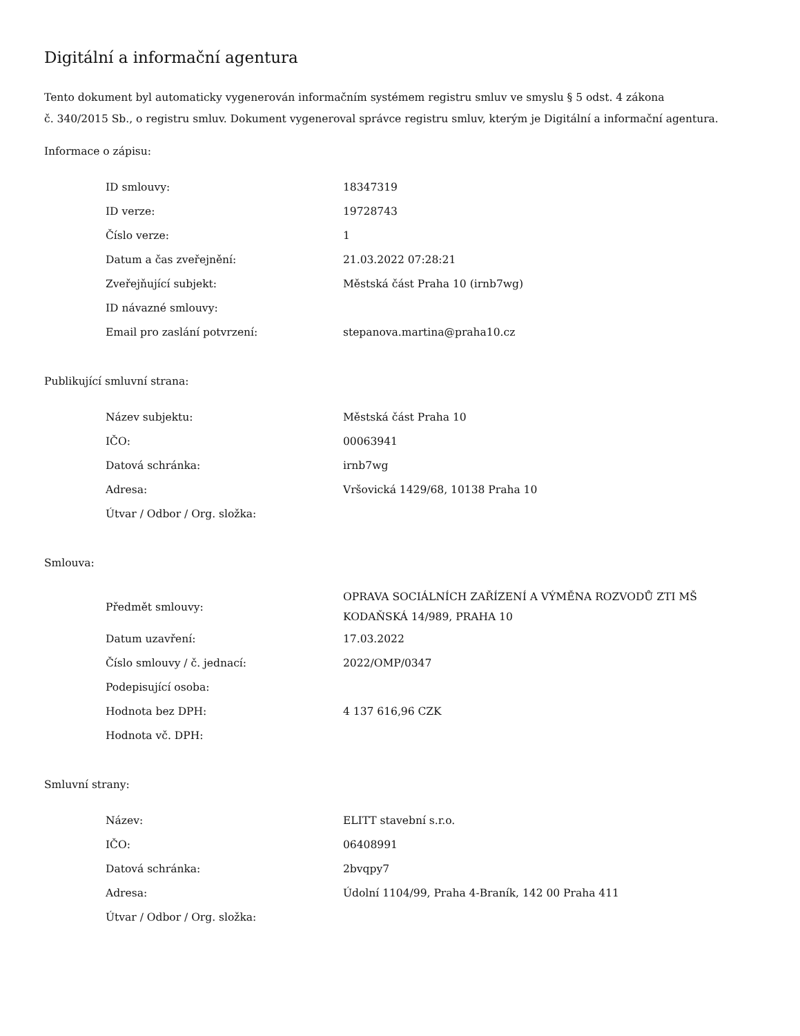Digitální a informační agentura
Tento dokument byl automaticky vygenerován informačním systémem registru smluv ve smyslu § 5 odst. 4 zákona
č. 340/2015 Sb., o registru smluv. Dokument vygeneroval správce registru smluv, kterým je Digitální a informační agentura.
Informace o zápisu:
| ID smlouvy: | 18347319 |
| ID verze: | 19728743 |
| Číslo verze: | 1 |
| Datum a čas zveřejnění: | 21.03.2022 07:28:21 |
| Zveřejňující subjekt: | Městská část Praha 10 (irnb7wg) |
| ID návazné smlouvy: | |
| Email pro zaslání potvrzení: | stepanova.martina@praha10.cz |
Publikující smluvní strana:
| Název subjektu: | Městská část Praha 10 |
| IČO: | 00063941 |
| Datová schránka: | irnb7wg |
| Adresa: | Vršovická 1429/68, 10138 Praha 10 |
| Útvar / Odbor / Org. složka: | |
Smlouva:
| Předmět smlouvy: | OPRAVA SOCIÁLNÍCH ZAŘÍZENÍ A VÝMĚNA ROZVODŮ ZTI MŠ KODAŇSKÁ 14/989, PRAHA 10 |
| Datum uzavření: | 17.03.2022 |
| Číslo smlouvy / č. jednací: | 2022/OMP/0347 |
| Podepisující osoba: | |
| Hodnota bez DPH: | 4 137 616,96 CZK |
| Hodnota vč. DPH: | |
Smluvní strany:
| Název: | ELITT stavební s.r.o. |
| IČO: | 06408991 |
| Datová schránka: | 2bvqpy7 |
| Adresa: | Údolní 1104/99, Praha 4-Braník, 142 00 Praha 411 |
| Útvar / Odbor / Org. složka: | |